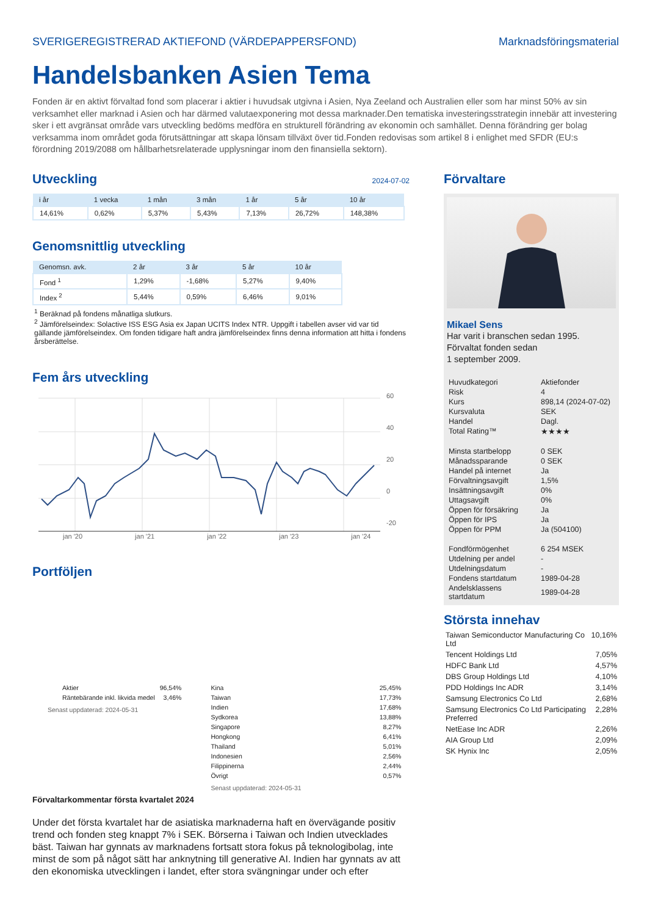SVERIGEREGISTRERAD AKTIEFOND (VÄRDEPAPPERSFOND) Marknadsföringsmaterial
Handelsbanken Asien Tema
Fonden är en aktivt förvaltad fond som placerar i aktier i huvudsak utgivna i Asien, Nya Zeeland och Australien eller som har minst 50% av sin verksamhet eller marknad i Asien och har därmed valutaexponering mot dessa marknader.Den tematiska investeringsstrategin innebär att investering sker i ett avgränsat område vars utveckling bedöms medföra en strukturell förändring av ekonomin och samhället. Denna förändring ger bolag verksamma inom området goda förutsättningar att skapa lönsam tillväxt över tid.Fonden redovisas som artikel 8 i enlighet med SFDR (EU:s förordning 2019/2088 om hållbarhetsrelaterade upplysningar inom den finansiella sektorn).
Utveckling
2024-07-02
| i år | 1 vecka | 1 mån | 3 mån | 1 år | 5 år | 10 år |
| --- | --- | --- | --- | --- | --- | --- |
| 14,61% | 0,62% | 5,37% | 5,43% | 7,13% | 26,72% | 148,38% |
Genomsnittlig utveckling
| Genomsn. avk. | 2 år | 3 år | 5 år | 10 år |
| --- | --- | --- | --- | --- |
| Fond <sup>1</sup> | 1,29% | -1,68% | 5,27% | 9,40% |
| Index <sup>2</sup> | 5,44% | 0,59% | 6,46% | 9,01% |
<sup>1</sup> Beräknad på fondens månatliga slutkurs.
<sup>2</sup> Jämförelseindex: Solactive ISS ESG Asia ex Japan UCITS Index NTR. Uppgift i tabellen avser vid var tid gällande jämförelseindex. Om fonden tidigare haft andra jämförelseindex finns denna information att hitta i fondens årsberättelse.
Fem års utveckling
60
40
20
0
-20
jan '20 jan '21 jan '22 jan '23 jan '24
Portföljen
| Aktier | 96,54% |
| Räntebärande inkl. likvida medel | 3,46% |
Senast uppdaterad: 2024-05-31
| Kina | 25,45% |
| Taiwan | 17,73% |
| Indien | 17,68% |
| Sydkorea | 13,88% |
| Singapore | 8,27% |
| Hongkong | 6,41% |
| Thailand | 5,01% |
| Indonesien | 2,56% |
| Filippinerna | 2,44% |
| Övrigt | 0,57% |
Senast uppdaterad: 2024-05-31
Förvaltarkommentar första kvartalet 2024
Under det första kvartalet har de asiatiska marknaderna haft en övervägande positiv trend och fonden steg knappt 7% i SEK. Börserna i Taiwan och Indien utvecklades bäst. Taiwan har gynnats av marknadens fortsatt stora fokus på teknologibolag, inte minst de som på något sätt har anknytning till generative AI. Indien har gynnats av att den ekonomiska utvecklingen i landet, efter stora svängningar under och efter
Förvaltare
Mikael Sens
Har varit i branschen sedan 1995.
Förvaltat fonden sedan
1 september 2009.
| Huvudkategori | Aktiefonder |
| Risk | 4 |
| Kurs | 898,14 (2024-07-02) |
| Kursvaluta | SEK |
| Handel | Dagl. |
| Total Rating™ | ★★★★ |
| Minsta startbelopp | 0 SEK |
| Månadssparande | 0 SEK |
| Handel på internet | Ja |
| Förvaltningsavgift | 1,5% |
| Insättningsavgift | 0% |
| Uttagsavgift | 0% |
| Öppen för försäkring | Ja |
| Öppen för IPS | Ja |
| Öppen för PPM | Ja (504100) |
| Fondförmögenhet | 6 254 MSEK |
| Utdelning per andel | - |
| Utdelningsdatum | - |
| Fondens startdatum | 1989-04-28 |
| Andelsklassens startdatum | 1989-04-28 |
Största innehav
| Taiwan Semiconductor Manufacturing Co Ltd | 10,16% |
| Tencent Holdings Ltd | 7,05% |
| HDFC Bank Ltd | 4,57% |
| DBS Group Holdings Ltd | 4,10% |
| PDD Holdings Inc ADR | 3,14% |
| Samsung Electronics Co Ltd | 2,68% |
| Samsung Electronics Co Ltd Participating Preferred | 2,28% |
| NetEase Inc ADR | 2,26% |
| AIA Group Ltd | 2,09% |
| SK Hynix Inc | 2,05% |